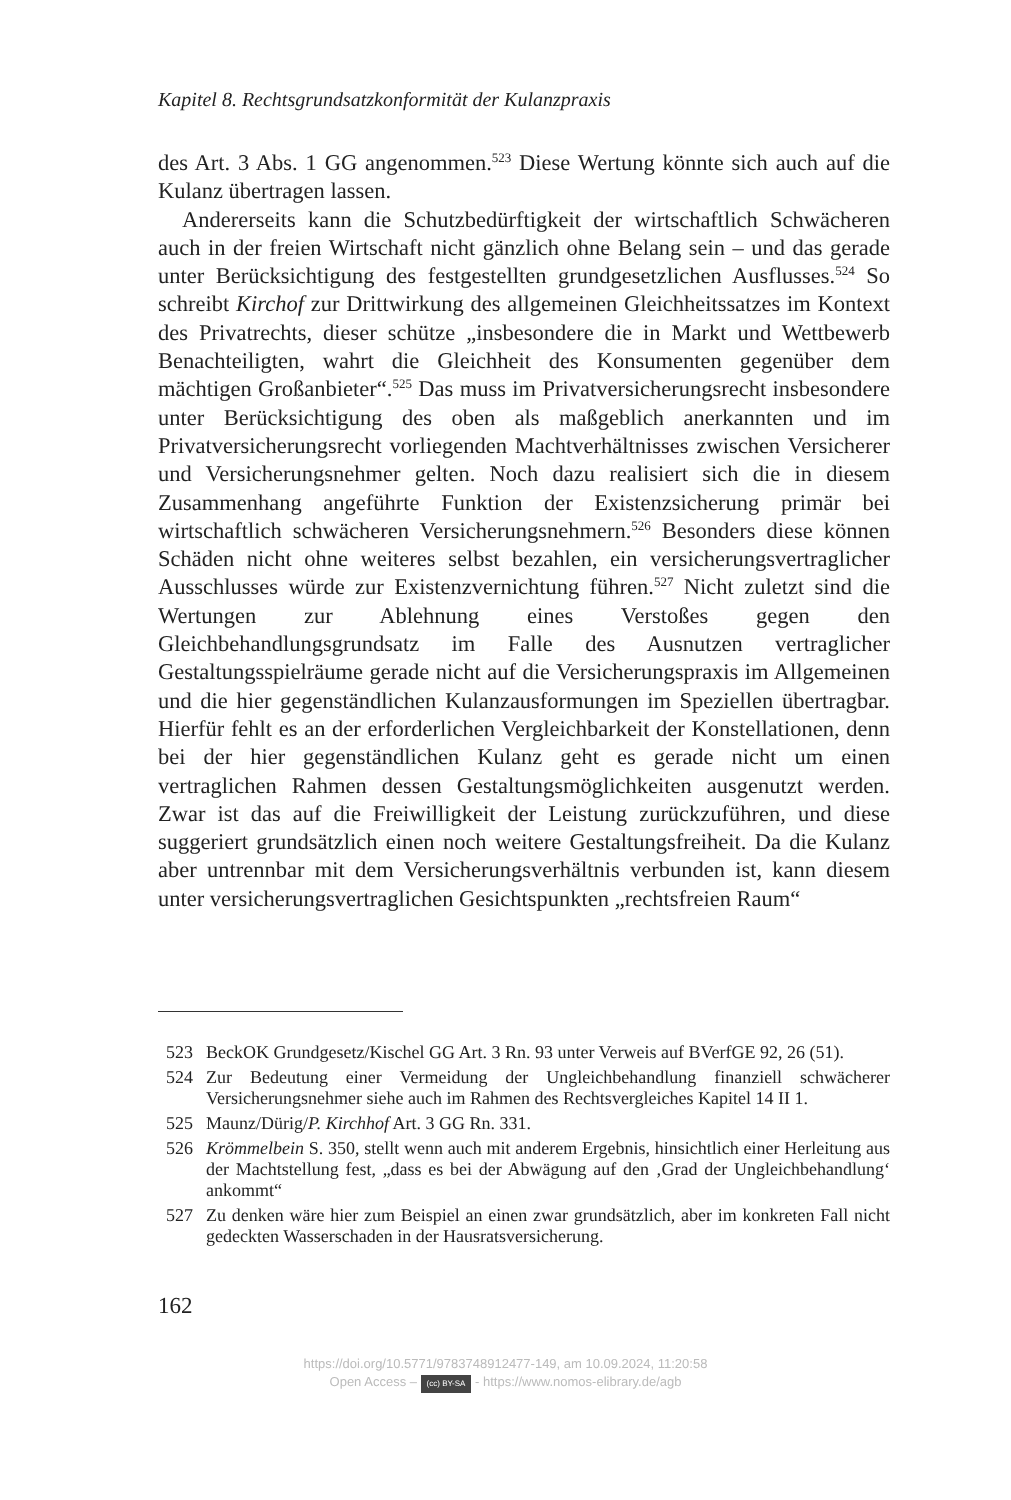Kapitel 8. Rechtsgrundsatzkonformität der Kulanzpraxis
des Art. 3 Abs. 1 GG angenommen.<sup>523</sup> Diese Wertung könnte sich auch auf die Kulanz übertragen lassen.
Andererseits kann die Schutzbedürftigkeit der wirtschaftlich Schwächeren auch in der freien Wirtschaft nicht gänzlich ohne Belang sein – und das gerade unter Berücksichtigung des festgestellten grundgesetzlichen Ausflusses.<sup>524</sup> So schreibt Kirchof zur Drittwirkung des allgemeinen Gleichheitssatzes im Kontext des Privatrechts, dieser schütze „insbesondere die in Markt und Wettbewerb Benachteiligten, wahrt die Gleichheit des Konsumenten gegenüber dem mächtigen Großanbieter“.<sup>525</sup> Das muss im Privatversicherungsrecht insbesondere unter Berücksichtigung des oben als maßgeblich anerkannten und im Privatversicherungsrecht vorliegenden Machtverhältnisses zwischen Versicherer und Versicherungsnehmer gelten. Noch dazu realisiert sich die in diesem Zusammenhang angeführte Funktion der Existenzsicherung primär bei wirtschaftlich schwächeren Versicherungsnehmern.<sup>526</sup> Besonders diese können Schäden nicht ohne weiteres selbst bezahlen, ein versicherungsvertraglicher Ausschlusses würde zur Existenzvernichtung führen.<sup>527</sup> Nicht zuletzt sind die Wertungen zur Ablehnung eines Verstoßes gegen den Gleichbehandlungsgrundsatz im Falle des Ausnutzen vertraglicher Gestaltungsspielräume gerade nicht auf die Versicherungspraxis im Allgemeinen und die hier gegenständlichen Kulanzausformungen im Speziellen übertragbar. Hierfür fehlt es an der erforderlichen Vergleichbarkeit der Konstellationen, denn bei der hier gegenständlichen Kulanz geht es gerade nicht um einen vertraglichen Rahmen dessen Gestaltungsmöglichkeiten ausgenutzt werden. Zwar ist das auf die Freiwilligkeit der Leistung zurückzuführen, und diese suggeriert grundsätzlich einen noch weitere Gestaltungsfreiheit. Da die Kulanz aber untrennbar mit dem Versicherungsverhältnis verbunden ist, kann diesem unter versicherungsvertraglichen Gesichtspunkten „rechtsfreien Raum“
523 BeckOK Grundgesetz/Kischel GG Art. 3 Rn. 93 unter Verweis auf BVerfGE 92, 26 (51).
524 Zur Bedeutung einer Vermeidung der Ungleichbehandlung finanziell schwächerer Versicherungsnehmer siehe auch im Rahmen des Rechtsvergleiches Kapitel 14 II 1.
525 Maunz/Dürig/P. Kirchhof Art. 3 GG Rn. 331.
526 Krömmelbein S. 350, stellt wenn auch mit anderem Ergebnis, hinsichtlich einer Herleitung aus der Machtstellung fest, „dass es bei der Abwägung auf den ‚Grad der Ungleichbehandlung‘ ankommt“
527 Zu denken wäre hier zum Beispiel an einen zwar grundsätzlich, aber im konkreten Fall nicht gedeckten Wasserschaden in der Hausratsversicherung.
162
https://doi.org/10.5771/9783748912477-149, am 10.09.2024, 11:20:58
Open Access – (cc) BY-SA - https://www.nomos-elibrary.de/agb